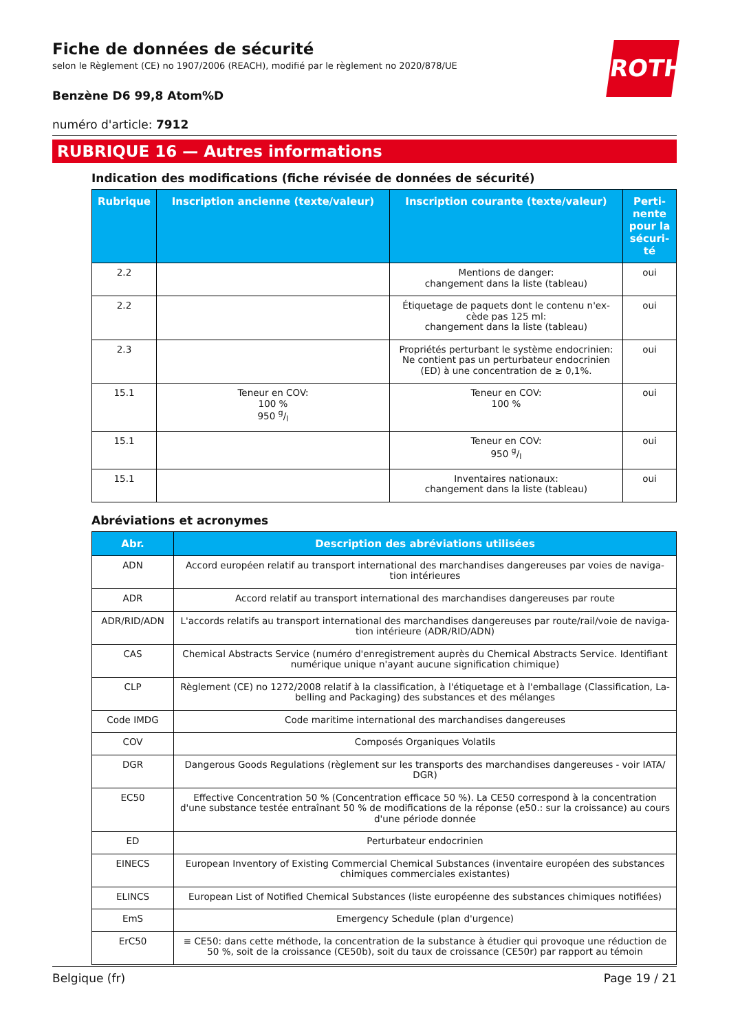ROTH
Fiche de données de sécurité
selon le Règlement (CE) no 1907/2006 (REACH), modifié par le règlement no 2020/878/UE
Benzène D6 99,8 Atom%D
numéro d'article: 7912
RUBRIQUE 16 — Autres informations
Indication des modifications (fiche révisée de données de sécurité)
| Rubrique | Inscription ancienne (texte/valeur) | Inscription courante (texte/valeur) | Perti- nente pour la sécuri- té |
| --- | --- | --- | --- |
| 2.2 | | Mentions de danger: changement dans la liste (tableau) | oui |
| 2.2 | | Étiquetage de paquets dont le contenu n'ex- cède pas 125 ml: changement dans la liste (tableau) | oui |
| 2.3 | | Propriétés perturbant le système endocrinien: Ne contient pas un perturbateur endocrinien (ED) à une concentration de ≥ 0,1%. | oui |
| 15.1 | Teneur en COV: 100 % 950 g/l | Teneur en COV: 100 % | oui |
| 15.1 | | Teneur en COV: 950 g/l | oui |
| 15.1 | | Inventaires nationaux: changement dans la liste (tableau) | oui |
Abréviations et acronymes
| Abr. | Description des abréviations utilisées |
| --- | --- |
| ADN | Accord européen relatif au transport international des marchandises dangereuses par voies de naviga-tion intérieures |
| ADR | Accord relatif au transport international des marchandises dangereuses par route |
| ADR/RID/ADN | L'accords relatifs au transport international des marchandises dangereuses par route/rail/voie de naviga-tion intérieure (ADR/RID/ADN) |
| CAS | Chemical Abstracts Service (numéro d'enregistrement auprès du Chemical Abstracts Service. Identifiant numérique unique n'ayant aucune signification chimique) |
| CLP | Règlement (CE) no 1272/2008 relatif à la classification, à l'étiquetage et à l'emballage (Classification, La-belling and Packaging) des substances et des mélanges |
| Code IMDG | Code maritime international des marchandises dangereuses |
| COV | Composés Organiques Volatils |
| DGR | Dangerous Goods Regulations (règlement sur les transports des marchandises dangereuses - voir IATA/ DGR) |
| EC50 | Effective Concentration 50 % (Concentration efficace 50 %). La CE50 correspond à la concentration d'une substance testée entraînant 50 % de modifications de la réponse (e50.: sur la croissance) au cours d'une période donnée |
| ED | Perturbateur endocrinien |
| EINECS | European Inventory of Existing Commercial Chemical Substances (inventaire européen des substances chimiques commerciales existantes) |
| ELINCS | European List of Notified Chemical Substances (liste européenne des substances chimiques notifiées) |
| EmS | Emergency Schedule (plan d'urgence) |
| ErC50 | ≡ CE50: dans cette méthode, la concentration de la substance à étudier qui provoque une réduction de 50 %, soit de la croissance (CE50b), soit du taux de croissance (CE50r) par rapport au témoin |
Belgique (fr) Page 19 / 21